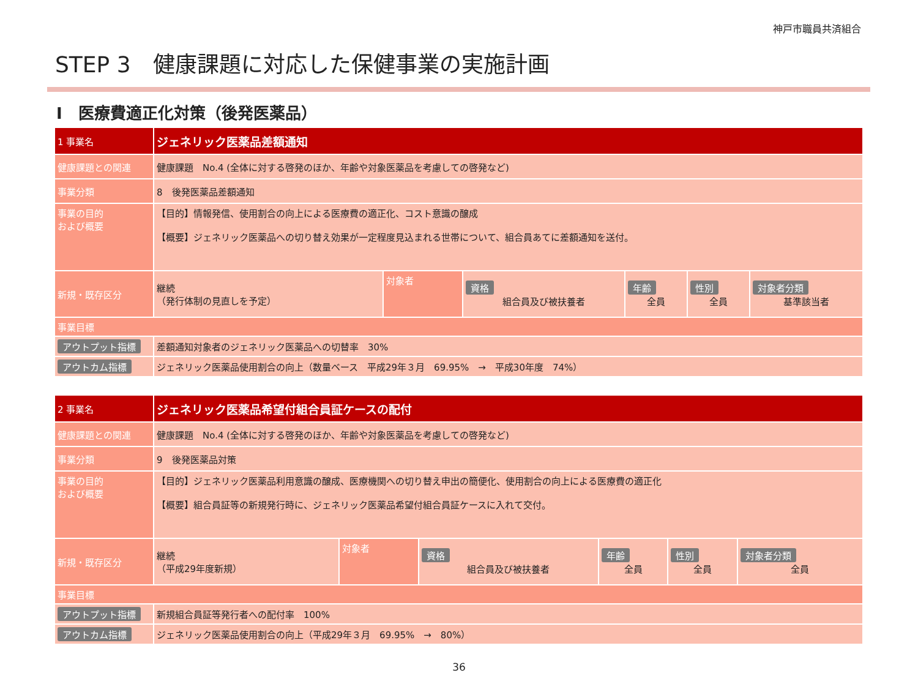神戸市職員共済組合
STEP 3　健康課題に対応した保健事業の実施計画
Ⅰ　医療費適正化対策（後発医薬品）
| 1 事業名 | ジェネリック医薬品差額通知 | | | | | |
| 健康課題との関連 | 健康課題 No.4 (全体に対する啓発のほか、年齢や対象医薬品を考慮しての啓発など) | | | | | |
| 事業分類 | 8 後発医薬品差額通知 | | | | | |
| 事業の目的 および概要 | 【目的】情報発信、使用割合の向上による医療費の適正化、コスト意識の醸成 【概要】ジェネリック医薬品への切り替え効果が一定程度見込まれる世帯について、組合員あてに差額通知を送付。 | | | | | |
| 新規・既存区分 | 継続 （発行体制の見直しを予定） | 対象者 | 資格 組合員及び被扶養者 | 年齢 全員 | 性別 全員 | 対象者分類 基準該当者 |
| 事業目標 | | | | | | |
| アウトプット指標 | 差額通知対象者のジェネリック医薬品への切替率 30% | | | | | |
| アウトカム指標 | ジェネリック医薬品使用割合の向上（数量ベース 平成29年３月 69.95% → 平成30年度 74%） | | | | | |
| 2 事業名 | ジェネリック医薬品希望付組合員証ケースの配付 | | | | | |
| 健康課題との関連 | 健康課題 No.4 (全体に対する啓発のほか、年齢や対象医薬品を考慮しての啓発など) | | | | | |
| 事業分類 | 9 後発医薬品対策 | | | | | |
| 事業の目的 および概要 | 【目的】ジェネリック医薬品利用意識の醸成、医療機関への切り替え申出の簡便化、使用割合の向上による医療費の適正化 【概要】組合員証等の新規発行時に、ジェネリック医薬品希望付組合員証ケースに入れて交付。 | | | | | |
| 新規・既存区分 | 継続 （平成29年度新規） | 対象者 | 資格 組合員及び被扶養者 | 年齢 全員 | 性別 全員 | 対象者分類 全員 |
| 事業目標 | | | | | | |
| アウトプット指標 | 新規組合員証等発行者への配付率 100% | | | | | |
| アウトカム指標 | ジェネリック医薬品使用割合の向上（平成29年３月 69.95% → 80%） | | | | | |
36